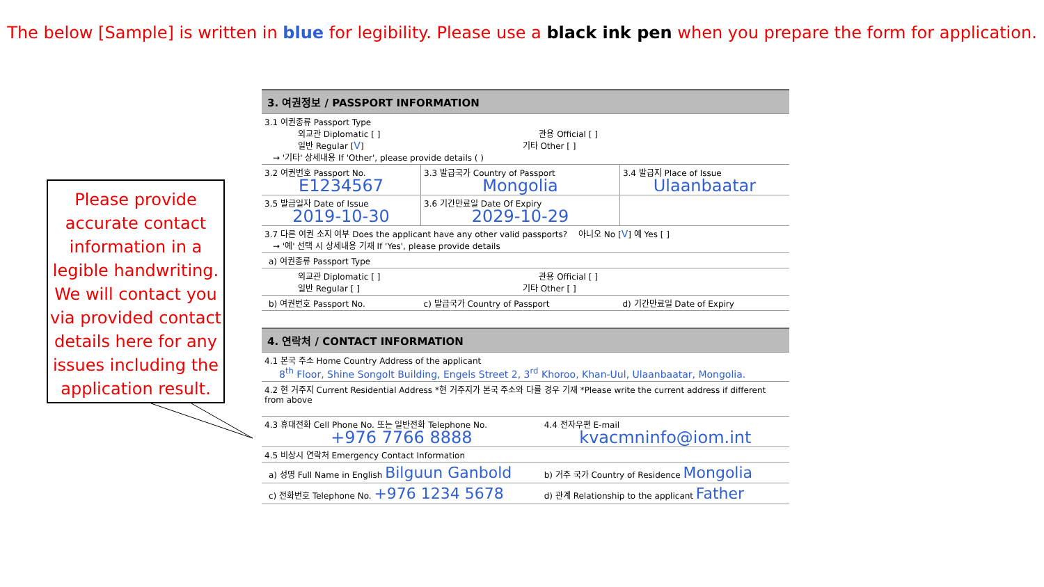The below [Sample] is written in blue for legibility. Please use a black ink pen when you prepare the form for application.
Please provide accurate contact information in a legible handwriting. We will contact you via provided contact details here for any issues including the application result.
| 3. 여권정보 / PASSPORT INFORMATION | | |
| 3.1 여권종류 Passport Type 외교관 Diplomatic [ ] 관용 Official [ ] 일반 Regular [ V ] 기타 Other [ ] → '기타' 상세내용 If 'Other', please provide details ( ) | | |
| 3.2 여권번호 Passport No. E1234567 | 3.3 발급국가 Country of Passport Mongolia | 3.4 발급지 Place of Issue Ulaanbaatar |
| 3.5 발급일자 Date of Issue 2019-10-30 | 3.6 기간만료일 Date Of Expiry 2029-10-29 | |
| 3.7 다른 여권 소지 여부 Does the applicant have any other valid passports? 아니오 No [ V ] 예 Yes [ ] → '예' 선택 시 상세내용 기재 If 'Yes', please provide details | | |
| a) 여권종류 Passport Type | | |
| 외교관 Diplomatic [ ] 관용 Official [ ] 일반 Regular [ ] 기타 Other [ ] | | |
| b) 여권번호 Passport No. | c) 발급국가 Country of Passport | d) 기간만료일 Date of Expiry |
| 4. 연락처 / CONTACT INFORMATION | |
| 4.1 본국 주소 Home Country Address of the applicant 8<sup>th</sup> Floor, Shine Songolt Building, Engels Street 2, 3<sup>rd</sup> Khoroo, Khan-Uul, Ulaanbaatar, Mongolia. | |
| 4.2 현 거주지 Current Residential Address *현 거주지가 본국 주소와 다를 경우 기재 *Please write the current address if different from above | |
| 4.3 휴대전화 Cell Phone No. 또는 일반전화 Telephone No. +976 7766 8888 | 4.4 전자우편 E-mail kvacmninfo@iom.int |
| 4.5 비상시 연락처 Emergency Contact Information | |
| a) 성명 Full Name in English Bilguun Ganbold | b) 거주 국가 Country of Residence Mongolia |
| c) 전화번호 Telephone No. +976 1234 5678 | d) 관계 Relationship to the applicant Father |